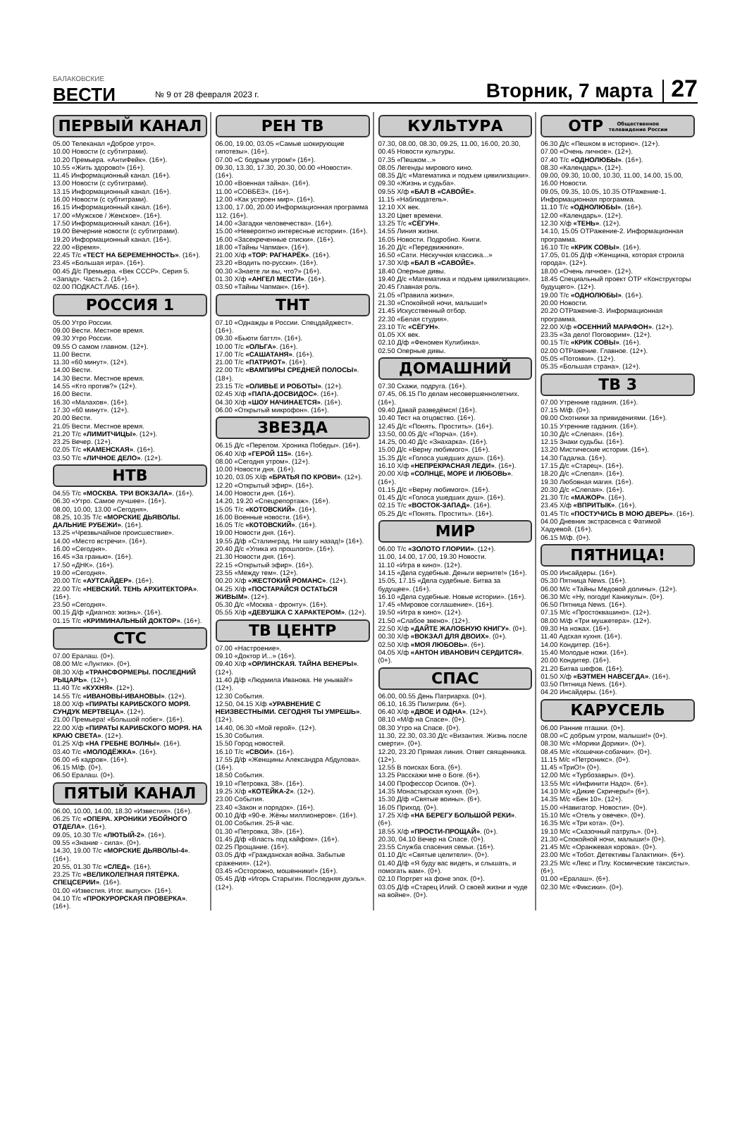БАЛАКОВСКИЕ
ВЕСТИ
№ 9 от 28 февраля 2023 г.
Вторник, 7 марта
27
ПЕРВЫЙ КАНАЛ
05.00 Телеканал «Доброе утро».
10.00 Новости (с субтитрами).
10.20 Премьера. «АнтиФейк». (16+).
10.55 «Жить здорово!» (16+).
11.45 Информационный канал. (16+).
13.00 Новости (с субтитрами).
13.15 Информационный канал. (16+).
16.00 Новости (с субтитрами).
16.15 Информационный канал. (16+).
17.00 «Мужское / Женское». (16+).
17.50 Информационный канал. (16+).
19.00 Вечерние новости (с субтитрами).
19.20 Информационный канал. (16+).
22.00 «Время».
22.45 Т/с «ТЕСТ НА БЕРЕМЕННОСТЬ». (16+).
23.45 «Большая игра». (16+).
00.45 Д/с Премьера. «Век СССР». Серия 5. «Запад». Часть 2. (16+).
02.00 ПОДКАСТ.ЛАБ. (16+).
РОССИЯ 1
05.00 Утро России.
09.00 Вести. Местное время.
09.30 Утро России.
09.55 О самом главном. (12+).
11.00 Вести.
11.30 «60 минут». (12+).
14.00 Вести.
14.30 Вести. Местное время.
14.55 «Кто против?» (12+).
16.00 Вести.
16.30 «Малахов». (16+).
17.30 «60 минут». (12+).
20.00 Вести.
21.05 Вести. Местное время.
21.20 Т/с «ЛИМИТЧИЦЫ». (12+).
23.25 Вечер. (12+).
02.05 Т/с «КАМЕНСКАЯ». (16+).
03.50 Т/с «ЛИЧНОЕ ДЕЛО». (12+).
НТВ
04.55 Т/с «МОСКВА. ТРИ ВОКЗАЛА». (16+).
06.30 «Утро. Самое лучшее». (16+).
08.00, 10.00, 13.00 «Сегодня».
08.25, 10.35 Т/с «МОРСКИЕ ДЬЯВОЛЫ. ДАЛЬНИЕ РУБЕЖИ». (16+).
13.25 «Чрезвычайное происшествие».
14.00 «Место встречи». (16+).
16.00 «Сегодня».
16.45 «За гранью». (16+).
17.50 «ДНК». (16+).
19.00 «Сегодня».
20.00 Т/с «АУТСАЙДЕР». (16+).
22.00 Т/с «НЕВСКИЙ. ТЕНЬ АРХИТЕКТОРА». (16+).
23.50 «Сегодня».
00.15 Д/ф «Диагноз: жизнь». (16+).
01.15 Т/с «КРИМИНАЛЬНЫЙ ДОКТОР». (16+).
СТС
07.00 Ералаш. (0+).
08.00 М/с «Лунтик». (0+).
08.30 Х/ф «ТРАНСФОРМЕРЫ. ПОСЛЕДНИЙ РЫЦАРЬ». (12+).
11.40 Т/с «КУХНЯ». (12+).
14.55 Т/с «ИВАНОВЫ-ИВАНОВЫ». (12+).
18.00 Х/ф «ПИРАТЫ КАРИБСКОГО МОРЯ. СУНДУК МЕРТВЕЦА». (12+).
21.00 Премьера! «Большой побег». (16+).
22.00 Х/ф «ПИРАТЫ КАРИБСКОГО МОРЯ. НА КРАЮ СВЕТА». (12+).
01.25 Х/ф «НА ГРЕБНЕ ВОЛНЫ». (16+).
03.40 Т/с «МОЛОДЁЖКА». (16+).
06.00 «6 кадров». (16+).
06.15 М/ф. (0+).
06.50 Ералаш. (0+).
ПЯТЫЙ КАНАЛ
06.00, 10.00, 14.00, 18.30 «Известия». (16+).
06.25 Т/с «ОПЕРА. ХРОНИКИ УБОЙНОГО ОТДЕЛА». (16+).
09.05, 10.30 Т/с «ЛЮТЫЙ-2». (16+).
09.55 «Знание - сила». (0+).
14.30, 19.00 Т/с «МОРСКИЕ ДЬЯВОЛЫ-4». (16+).
20.55, 01.30 Т/с «СЛЕД». (16+).
23.25 Т/с «ВЕЛИКОЛЕПНАЯ ПЯТЁРКА. СПЕЦСЕРИИ». (16+).
01.00 «Известия. Итог. выпуск». (16+).
04.10 Т/с «ПРОКУРОРСКАЯ ПРОВЕРКА». (16+).
РЕН ТВ
06.00, 19.00, 03.05 «Самые шокирующие гипотезы». (16+).
07.00 «С бодрым утром!» (16+).
09.30, 13.30, 17.30, 20.30, 00.00 «Новости». (16+).
10.00 «Военная тайна». (16+).
11.00 «СОВБЕЗ». (16+).
12.00 «Как устроен мир». (16+).
13.00, 17.00, 20.00 Информационная программа 112. (16+).
14.00 «Загадки человечества». (16+).
15.00 «Невероятно интересные истории». (16+).
16.00 «Засекреченные списки». (16+).
18.00 «Тайны Чапман». (16+).
21.00 Х/ф «ТОР: РАГНАРЁК». (16+).
23.20 «Водить по-русски». (16+).
00.30 «Знаете ли вы, что?» (16+).
01.30 Х/ф «АНГЕЛ МЕСТИ». (16+).
03.50 «Тайны Чапман». (16+).
ТНТ
07.10 «Однажды в России. Спецдайджест». (16+).
09.30 «Бьюти баттл». (16+).
10.00 Т/с «ОЛЬГА». (16+).
17.00 Т/с «САШАТАНЯ». (16+).
21.00 Т/с «ПАТРИОТ». (16+).
22.00 Т/с «ВАМПИРЫ СРЕДНЕЙ ПОЛОСЫ». (18+).
23.15 Т/с «ОЛИВЬЕ И РОБОТЫ». (12+).
02.45 Х/ф «ПАПА-ДОСВИДОС». (16+).
04.30 Х/ф «ШОУ НАЧИНАЕТСЯ». (16+).
06.00 «Открытый микрофон». (16+).
ЗВЕЗДА
06.15 Д/с «Перелом. Хроника Победы». (16+).
06.40 Х/ф «ГЕРОЙ 115». (16+).
08.00 «Сегодня утром». (12+).
10.00 Новости дня. (16+).
10.20, 03.05 Х/ф «БРАТЬЯ ПО КРОВИ». (12+).
12.20 «Открытый эфир». (16+).
14.00 Новости дня. (16+).
14.20, 19.20 «Спецрепортаж». (16+).
15.05 Т/с «КОТОВСКИЙ». (16+).
16.00 Военные новости. (16+).
16.05 Т/с «КОТОВСКИЙ». (16+).
19.00 Новости дня. (16+).
19.55 Д/ф «Сталинград. Ни шагу назад!» (16+).
20.40 Д/с «Улика из прошлого». (16+).
21.30 Новости дня. (16+).
22.15 «Открытый эфир». (16+).
23.55 «Между тем». (12+).
00.20 Х/ф «ЖЕСТОКИЙ РОМАНС». (12+).
04.25 Х/ф «ПОСТАРАЙСЯ ОСТАТЬСЯ ЖИВЫМ». (12+).
05.30 Д/с «Москва - фронту». (16+).
05.55 Х/ф «ДЕВУШКА С ХАРАКТЕРОМ». (12+).
ТВ ЦЕНТР
07.00 «Настроение».
09.10 «Доктор И...» (16+).
09.40 Х/ф «ОРЛИНСКАЯ. ТАЙНА ВЕНЕРЫ». (12+).
11.40 Д/ф «Людмила Иванова. Не унывай!» (12+).
12.30 События.
12.50, 04.15 Х/ф «УРАВНЕНИЕ С НЕИЗВЕСТНЫМИ. СЕГОДНЯ ТЫ УМРЕШЬ». (12+).
14.40, 06.30 «Мой герой». (12+).
15.30 События.
15.50 Город новостей.
16.10 Т/с «СВОИ». (16+).
17.55 Д/ф «Женщины Александра Абдулова». (16+).
18.50 События.
19.10 «Петровка, 38». (16+).
19.25 Х/ф «КОТЕЙКА-2». (12+).
23.00 События.
23.40 «Закон и порядок». (16+).
00.10 Д/ф «90-е. Жёны миллионеров». (16+).
01.00 События. 25-й час.
01.30 «Петровка, 38». (16+).
01.45 Д/ф «Власть под кайфом». (16+).
02.25 Прощание. (16+).
03.05 Д/ф «Гражданская война. Забытые сражения». (12+).
03.45 «Осторожно, мошенники!» (16+).
05.45 Д/ф «Игорь Старыгин. Последняя дуэль». (12+).
КУЛЬТУРА
07.30, 08.00, 08.30, 09.25, 11.00, 16.00, 20.30, 00.45 Новости культуры.
07.35 «Пешком...»
08.05 Легенды мирового кино.
08.35 Д/с «Математика и подъем цивилизации».
09.30 «Жизнь и судьба».
09.55 Х/ф «БАЛ В «САВОЙЕ».
11.15 «Наблюдатель».
12.10 ХХ век.
13.20 Цвет времени.
13.25 Т/с «СЁГУН».
14.55 Линия жизни.
16.05 Новости. Подробно. Книги.
16.20 Д/с «Передвижники».
16.50 «Сати. Нескучная классика...»
17.30 Х/ф «БАЛ В «САВОЙЕ».
18.40 Оперные дивы.
19.40 Д/с «Математика и подъем цивилизации».
20.45 Главная роль.
21.05 «Правила жизни».
21.30 «Спокойной ночи, малыши!»
21.45 Искусственный отбор.
22.30 «Белая студия».
23.10 Т/с «СЁГУН».
01.05 ХХ век.
02.10 Д/ф «Феномен Кулибина».
02.50 Оперные дивы.
ДОМАШНИЙ
07.30 Скажи, подруга. (16+).
07.45, 06.15 По делам несовершеннолетних. (16+).
09.40 Давай разведёмся! (16+).
10.40 Тест на отцовство. (16+).
12.45 Д/с «Понять. Простить». (16+).
13.50, 00.05 Д/с «Порча». (16+).
14.25, 00.40 Д/с «Знахарка». (16+).
15.00 Д/с «Верну любимого». (16+).
15.35 Д/с «Голоса ушедших душ». (16+).
16.10 Х/ф «НЕПРЕКРАСНАЯ ЛЕДИ». (16+).
20.00 Х/ф «СОЛНЦЕ, МОРЕ И ЛЮБОВЬ». (16+).
01.15 Д/с «Верну любимого». (16+).
01.45 Д/с «Голоса ушедших душ». (16+).
02.15 Т/с «ВОСТОК-ЗАПАД». (16+).
05.25 Д/с «Понять. Простить». (16+).
МИР
06.00 Т/с «ЗОЛОТО ГЛОРИИ». (12+).
11.00, 14.00, 17.00, 19.30 Новости.
11.10 «Игра в кино». (12+).
14.15 «Дела судебные. Деньги верните!» (16+).
15.05, 17.15 «Дела судебные. Битва за будущее». (16+).
16.10 «Дела судебные. Новые истории». (16+).
17.45 «Мировое соглашение». (16+).
19.50 «Игра в кино». (12+).
21.50 «Слабое звено». (12+).
22.50 Х/ф «ДАЙТЕ ЖАЛОБНУЮ КНИГУ». (0+).
00.30 Х/ф «ВОКЗАЛ ДЛЯ ДВОИХ». (0+).
02.50 Х/ф «МОЯ ЛЮБОВЬ». (6+).
04.05 Х/ф «АНТОН ИВАНОВИЧ СЕРДИТСЯ». (0+).
СПАС
06.00, 00.55 День Патриарха. (0+).
06.10, 16.35 Пилигрим. (6+).
06.40 Х/ф «ДВОЕ И ОДНА». (12+).
08.10 «М/ф на Спасе». (0+).
08.30 Утро на Спасе. (0+).
11.30, 22.30, 03.30 Д/с «Византия. Жизнь после смерти». (0+).
12.20, 23.20 Прямая линия. Ответ священника. (12+).
12.55 В поисках Бога. (6+).
13.25 Расскажи мне о Боге. (6+).
14.00 Профессор Осипов. (0+).
14.35 Монастырская кухня. (0+).
15.30 Д/ф «Святые воины». (6+).
16.05 Приход. (0+).
17.25 Х/ф «НА БЕРЕГУ БОЛЬШОЙ РЕКИ». (6+).
18.55 Х/ф «ПРОСТИ-ПРОЩАЙ». (0+).
20.30, 04.10 Вечер на Спасе. (0+).
23.55 Служба спасения семьи. (16+).
01.10 Д/с «Святые целители». (0+).
01.40 Д/ф «Я буду вас видеть, и слышать, и помогать вам». (0+).
02.10 Портрет на фоне эпох. (0+).
03.05 Д/ф «Старец Илий. О своей жизни и чуде на войне». (0+).
ОТР Общественное
телевидение России
06.30 Д/с «Пешком в историю». (12+).
07.00 «Очень личное». (12+).
07.40 Т/с «ОДНОЛЮБЫ». (16+).
08.30 «Календарь». (12+).
09.00, 09.30, 10.00, 10.30, 11.00, 14.00, 15.00, 16.00 Новости.
09.05, 09.35, 10.05, 10.35 ОТРажение-1. Информационная программа.
11.10 Т/с «ОДНОЛЮБЫ». (16+).
12.00 «Календарь». (12+).
12.30 Х/ф «ТЕНЬ». (12+).
14.10, 15.05 ОТРажение-2. Информационная программа.
16.10 Т/с «КРИК СОВЫ». (16+).
17.05, 01.05 Д/ф «Женщина, которая строила города». (12+).
18.00 «Очень личное». (12+).
18.45 Специальный проект ОТР «Конструкторы будущего». (12+).
19.00 Т/с «ОДНОЛЮБЫ». (16+).
20.00 Новости.
20.20 ОТРажение-3. Информационная программа.
22.00 Х/ф «ОСЕННИЙ МАРАФОН». (12+).
23.35 «За дело! Поговорим». (12+).
00.15 Т/с «КРИК СОВЫ». (16+).
02.00 ОТРажение. Главное. (12+).
05.05 «Потомки». (12+).
05.35 «Большая страна». (12+).
ТВ 3
07.00 Утренние гадания. (16+).
07.15 М/ф. (0+).
09.00 Охотники за привидениями. (16+).
10.15 Утренние гадания. (16+).
10.30 Д/с «Слепая». (16+).
12.15 Знаки судьбы. (16+).
13.20 Мистические истории. (16+).
14.30 Гадалка. (16+).
17.15 Д/с «Старец». (16+).
18.20 Д/с «Слепая». (16+).
19.30 Любовная магия. (16+).
20.30 Д/с «Слепая». (16+).
21.30 Т/с «МАЖОР». (16+).
23.45 Х/ф «ВПРИТЫК». (16+).
01.45 Т/с «ПОСТУЧИСЬ В МОЮ ДВЕРЬ». (16+).
04.00 Дневник экстрасенса с Фатимой Хадуевой. (16+).
06.15 М/ф. (0+).
ПЯТНИЦА!
05.00 Инсайдеры. (16+).
05.30 Пятница News. (16+).
06.00 М/с «Тайны Медовой долины». (12+).
06.30 М/с «Ну, погоди! Каникулы». (0+).
06.50 Пятница News. (16+).
07.15 М/с «Простоквашино». (12+).
08.00 М/ф «Три мушкетера». (12+).
09.30 На ножах. (16+).
11.40 Адская кухня. (16+).
14.00 Кондитер. (16+).
15.40 Молодые ножи. (16+).
20.00 Кондитер. (16+).
21.20 Битва шефов. (16+).
01.50 Х/ф «БЭТМЕН НАВСЕГДА». (16+).
03.50 Пятница News. (16+).
04.20 Инсайдеры. (16+).
КАРУСЕЛЬ
06.00 Ранние пташки. (0+).
08.00 «С добрым утром, малыши!» (0+).
08.30 М/с «Морики Дорики». (0+).
08.45 М/с «Кошечки-собачки». (0+).
11.15 М/с «Петроникс». (0+).
11.45 «ТриО!» (0+).
12.00 М/с «Турбозавры». (0+).
13.55 М/с «Инфинити Надо». (6+).
14.10 М/с «Дикие Скричеры!» (6+).
14.35 М/с «Бен 10». (12+).
15.00 «Навигатор. Новости». (0+).
15.10 М/с «Отель у овечек». (0+).
16.35 М/с «Три кота». (0+).
19.10 М/с «Сказочный патруль». (0+).
21.30 «Спокойной ночи, малыши!» (0+).
21.45 М/с «Оранжевая корова». (0+).
23.00 М/с «Тобот. Детективы Галактики». (6+).
23.25 М/с «Лекс и Плу. Космические таксисты». (6+).
01.00 «Ералаш». (6+).
02.30 М/с «Фиксики». (0+).